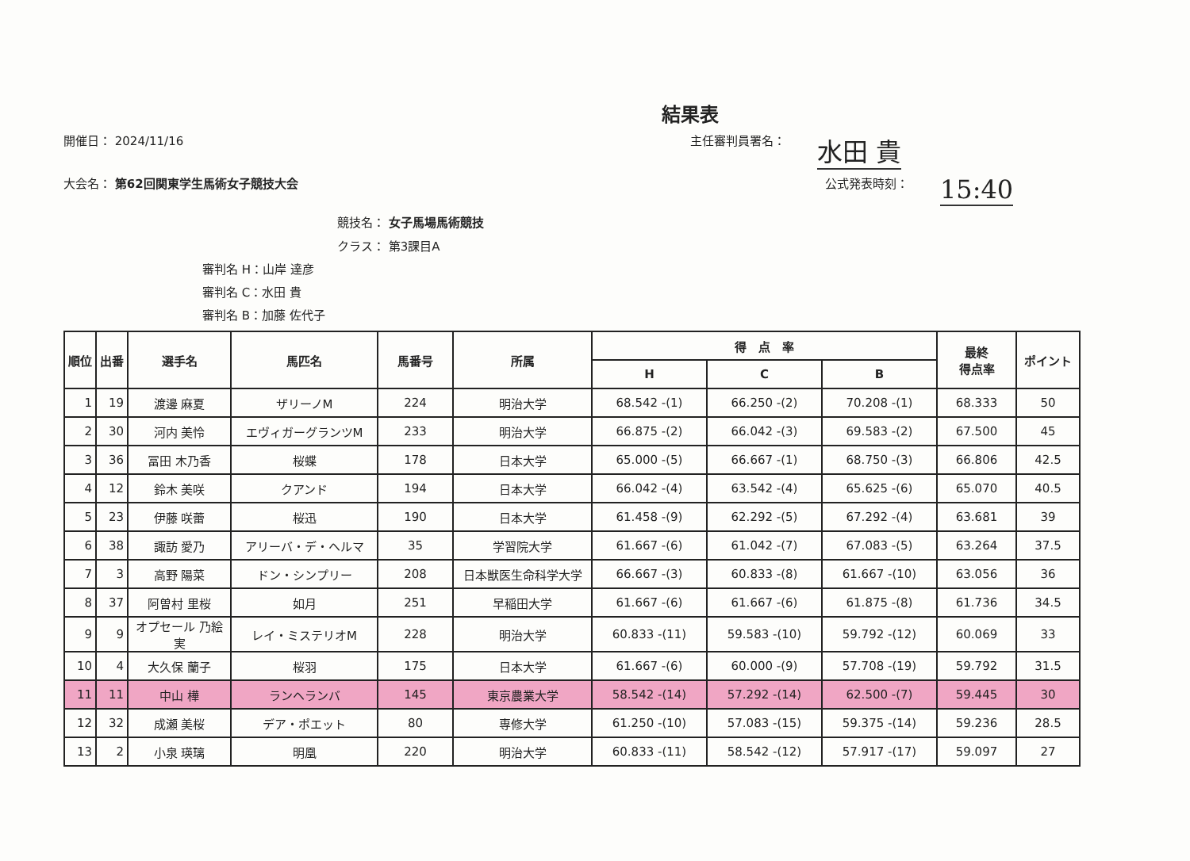結果表
開催日： 2024/11/16 主任審判員署名：
水田 貴
大会名： 第62回関東学生馬術女子競技大会 公式発表時刻：
15:40
競技名： 女子馬場馬術競技
クラス： 第3課目A
審判名 H：山岸 達彦
審判名 C：水田 貴
審判名 B：加藤 佐代子
| 順位 | 出番 | 選手名 | 馬匹名 | 馬番号 | 所属 | 得 点 率 | | | 最終 得点率 | ポイント |
| --- | --- | --- | --- | --- | --- | --- | --- | --- | --- | --- |
| | | | | | | H | C | B | | |
| 1 | 19 | 渡邊 麻夏 | ザリーノM | 224 | 明治大学 | 68.542 -(1) | 66.250 -(2) | 70.208 -(1) | 68.333 | 50 |
| 2 | 30 | 河内 美怜 | エヴィガーグランツM | 233 | 明治大学 | 66.875 -(2) | 66.042 -(3) | 69.583 -(2) | 67.500 | 45 |
| 3 | 36 | 冨田 木乃香 | 桜蝶 | 178 | 日本大学 | 65.000 -(5) | 66.667 -(1) | 68.750 -(3) | 66.806 | 42.5 |
| 4 | 12 | 鈴木 美咲 | クアンド | 194 | 日本大学 | 66.042 -(4) | 63.542 -(4) | 65.625 -(6) | 65.070 | 40.5 |
| 5 | 23 | 伊藤 咲蕾 | 桜迅 | 190 | 日本大学 | 61.458 -(9) | 62.292 -(5) | 67.292 -(4) | 63.681 | 39 |
| 6 | 38 | 諏訪 愛乃 | アリーバ・デ・ヘルマ | 35 | 学習院大学 | 61.667 -(6) | 61.042 -(7) | 67.083 -(5) | 63.264 | 37.5 |
| 7 | 3 | 高野 陽菜 | ドン・シンプリー | 208 | 日本獣医生命科学大学 | 66.667 -(3) | 60.833 -(8) | 61.667 -(10) | 63.056 | 36 |
| 8 | 37 | 阿曽村 里桜 | 如月 | 251 | 早稲田大学 | 61.667 -(6) | 61.667 -(6) | 61.875 -(8) | 61.736 | 34.5 |
| 9 | 9 | オプセール 乃絵実 | レイ・ミステリオM | 228 | 明治大学 | 60.833 -(11) | 59.583 -(10) | 59.792 -(12) | 60.069 | 33 |
| 10 | 4 | 大久保 蘭子 | 桜羽 | 175 | 日本大学 | 61.667 -(6) | 60.000 -(9) | 57.708 -(19) | 59.792 | 31.5 |
| 11 | 11 | 中山 樺 | ランヘランバ | 145 | 東京農業大学 | 58.542 -(14) | 57.292 -(14) | 62.500 -(7) | 59.445 | 30 |
| 12 | 32 | 成瀬 美桜 | デア・ポエット | 80 | 専修大学 | 61.250 -(10) | 57.083 -(15) | 59.375 -(14) | 59.236 | 28.5 |
| 13 | 2 | 小泉 瑛璃 | 明凰 | 220 | 明治大学 | 60.833 -(11) | 58.542 -(12) | 57.917 -(17) | 59.097 | 27 |